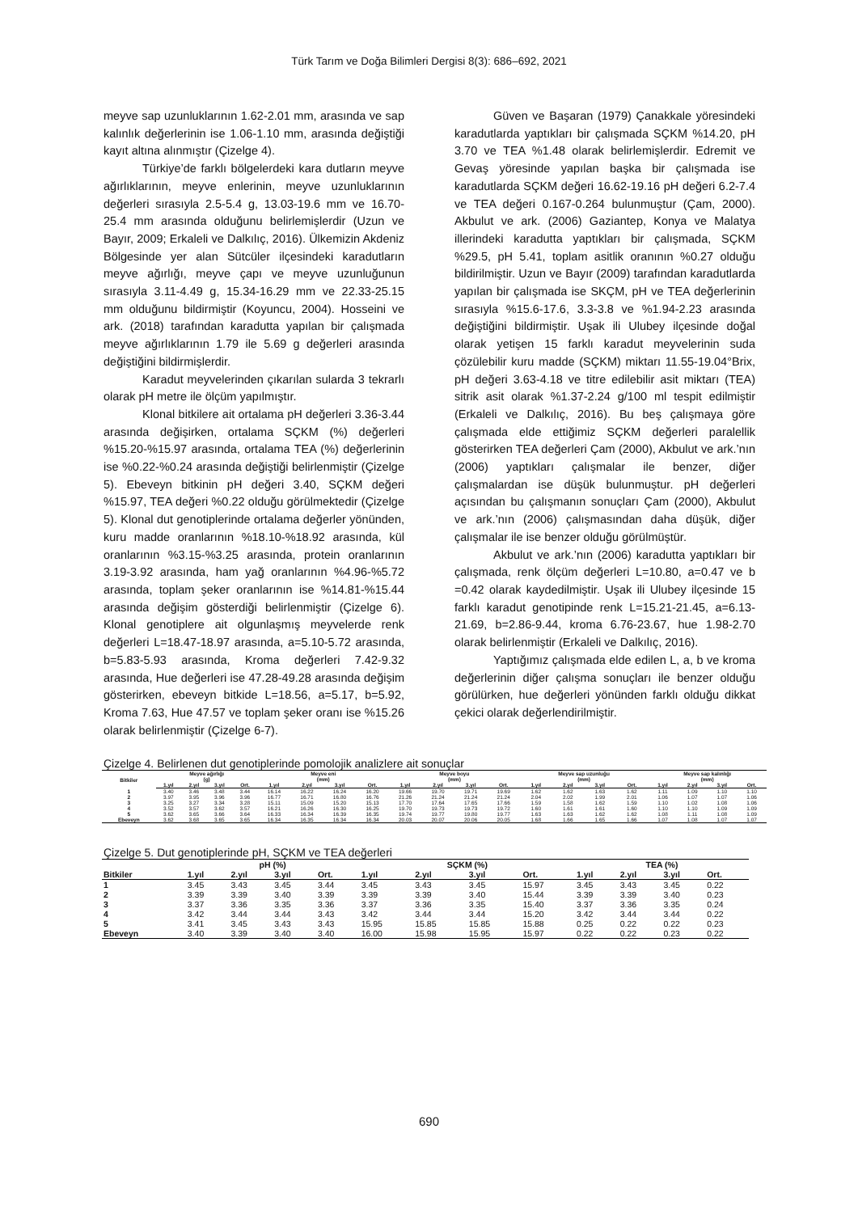Türk Tarım ve Doğa Bilimleri Dergisi 8(3): 686–692, 2021
meyve sap uzunluklarının 1.62-2.01 mm, arasında ve sap kalınlık değerlerinin ise 1.06-1.10 mm, arasında değiştiği kayıt altına alınmıştır (Çizelge 4).
Türkiye’de farklı bölgelerdeki kara dutların meyve ağırlıklarının, meyve enlerinin, meyve uzunluklarının değerleri sırasıyla 2.5-5.4 g, 13.03-19.6 mm ve 16.70-25.4 mm arasında olduğunu belirlemişlerdir (Uzun ve Bayır, 2009; Erkaleli ve Dalkılıç, 2016). Ülkemizin Akdeniz Bölgesinde yer alan Sütcüler ilçesindeki karadutların meyve ağırlığı, meyve çapı ve meyve uzunluğunun sırasıyla 3.11-4.49 g, 15.34-16.29 mm ve 22.33-25.15 mm olduğunu bildirmiştir (Koyuncu, 2004). Hosseini ve ark. (2018) tarafından karadutta yapılan bir çalışmada meyve ağırlıklarının 1.79 ile 5.69 g değerleri arasında değiştiğini bildirmişlerdir.
Karadut meyvelerinden çıkarılan sularda 3 tekrarlı olarak pH metre ile ölçüm yapılmıştır.
Klonal bitkilere ait ortalama pH değerleri 3.36-3.44 arasında değişirken, ortalama SÇKM (%) değerleri %15.20-%15.97 arasında, ortalama TEA (%) değerlerinin ise %0.22-%0.24 arasında değiştiği belirlenmiştir (Çizelge 5). Ebeveyn bitkinin pH değeri 3.40, SÇKM değeri %15.97, TEA değeri %0.22 olduğu görülmektedir (Çizelge 5). Klonal dut genotiplerinde ortalama değerler yönünden, kuru madde oranlarının %18.10-%18.92 arasında, kül oranlarının %3.15-%3.25 arasında, protein oranlarının 3.19-3.92 arasında, ham yağ oranlarının %4.96-%5.72 arasında, toplam şeker oranlarının ise %14.81-%15.44 arasında değişim gösterdiği belirlenmiştir (Çizelge 6). Klonal genotiplere ait olgunlaşmış meyvelerde renk değerleri L=18.47-18.97 arasında, a=5.10-5.72 arasında, b=5.83-5.93 arasında, Kroma değerleri 7.42-9.32 arasında, Hue değerleri ise 47.28-49.28 arasında değişim gösterirken, ebeveyn bitkide L=18.56, a=5.17, b=5.92, Kroma 7.63, Hue 47.57 ve toplam şeker oranı ise %15.26 olarak belirlenmiştir (Çizelge 6-7).
Güven ve Başaran (1979) Çanakkale yöresindeki karadutlarda yaptıkları bir çalışmada SÇKM %14.20, pH 3.70 ve TEA %1.48 olarak belirlemişlerdir. Edremit ve Gevaş yöresinde yapılan başka bir çalışmada ise karadutlarda SÇKM değeri 16.62-19.16 pH değeri 6.2-7.4 ve TEA değeri 0.167-0.264 bulunmuştur (Çam, 2000). Akbulut ve ark. (2006) Gaziantep, Konya ve Malatya illerindeki karadutta yaptıkları bir çalışmada, SÇKM %29.5, pH 5.41, toplam asitlik oranının %0.27 olduğu bildirilmiştir. Uzun ve Bayır (2009) tarafından karadutlarda yapılan bir çalışmada ise SKÇM, pH ve TEA değerlerinin sırasıyla %15.6-17.6, 3.3-3.8 ve %1.94-2.23 arasında değiştiğini bildirmiştir. Uşak ili Ulubey ilçesinde doğal olarak yetişen 15 farklı karadut meyvelerinin suda çözülebilir kuru madde (SÇKM) miktarı 11.55-19.04°Brix, pH değeri 3.63-4.18 ve titre edilebilir asit miktarı (TEA) sitrik asit olarak %1.37-2.24 g/100 ml tespit edilmiştir (Erkaleli ve Dalkılıç, 2016). Bu beş çalışmaya göre çalışmada elde ettiğimiz SÇKM değerleri paralellik gösterirken TEA değerleri Çam (2000), Akbulut ve ark.’nın (2006) yaptıkları çalışmalar ile benzer, diğer çalışmalardan ise düşük bulunmuştur. pH değerleri açısından bu çalışmanın sonuçları Çam (2000), Akbulut ve ark.’nın (2006) çalışmasından daha düşük, diğer çalışmalar ile ise benzer olduğu görülmüştür.
Akbulut ve ark.’nın (2006) karadutta yaptıkları bir çalışmada, renk ölçüm değerleri L=10.80, a=0.47 ve b =0.42 olarak kaydedilmiştir. Uşak ili Ulubey ilçesinde 15 farklı karadut genotipinde renk L=15.21-21.45, a=6.13-21.69, b=2.86-9.44, kroma 6.76-23.67, hue 1.98-2.70 olarak belirlenmiştir (Erkaleli ve Dalkılıç, 2016).
Yaptığımız çalışmada elde edilen L, a, b ve kroma değerlerinin diğer çalışma sonuçları ile benzer olduğu görülürken, hue değerleri yönünden farklı olduğu dikkat çekici olarak değerlendirilmiştir.
Çizelge 4. Belirlenen dut genotiplerinde pomolojik analizlere ait sonuçlar
| Bitkiler | Meyve ağırlığı (g) | | | | Meyve eni (mm) | | | | Meyve boyu (mm) | | | | Meyve sap uzunluğu (mm) | | | | Meyve sap kalınlığı (mm) | | | |
| --- | --- | --- | --- | --- | --- | --- | --- | --- | --- | --- | --- | --- | --- | --- | --- | --- | --- | --- | --- | --- |
| | 1.yıl | 2.yıl | 3.yıl | Ort. | 1.yıl | 2.yıl | 3.yıl | Ort. | 1.yıl | 2.yıl | 3.yıl | Ort. | 1.yıl | 2.yıl | 3.yıl | Ort. | 1.yıl | 2.yıl | 3.yıl | Ort. |
| 1 | 3.40 | 3.46 | 3.48 | 3.44 | 16.14 | 16.22 | 16.24 | 16.20 | 19.66 | 19.70 | 19.71 | 19.69 | 1.62 | 1.62 | 1.63 | 1.62 | 1.11 | 1.09 | 1.10 | 1.10 |
| 2 | 3.97 | 3.95 | 3.96 | 3.96 | 16.77 | 16.71 | 16.80 | 16.76 | 21.26 | 21.24 | 21.24 | 21.24 | 2.04 | 2.02 | 1.99 | 2.01 | 1.06 | 1.07 | 1.07 | 1.06 |
| 3 | 3.25 | 3.27 | 3.34 | 3.28 | 15.11 | 15.09 | 15.20 | 15.13 | 17.70 | 17.64 | 17.65 | 17.66 | 1.59 | 1.58 | 1.62 | 1.59 | 1.10 | 1.02 | 1.08 | 1.06 |
| 4 | 3.52 | 3.57 | 3.62 | 3.57 | 16.21 | 16.26 | 16.30 | 16.25 | 19.70 | 19.73 | 19.73 | 19.72 | 1.60 | 1.61 | 1.61 | 1.60 | 1.10 | 1.10 | 1.09 | 1.09 |
| 5 | 3.62 | 3.65 | 3.66 | 3.64 | 16.33 | 16.34 | 16.39 | 16.35 | 19.74 | 19.77 | 19.80 | 19.77 | 1.63 | 1.63 | 1.62 | 1.62 | 1.08 | 1.11 | 1.08 | 1.09 |
| Ebeveyn | 3.62 | 3.68 | 3.65 | 3.65 | 16.34 | 16.35 | 16.34 | 16.34 | 20.03 | 20.07 | 20.06 | 20.05 | 1.68 | 1.66 | 1.65 | 1.66 | 1.07 | 1.08 | 1.07 | 1.07 |
Çizelge 5. Dut genotiplerinde pH, SÇKM ve TEA değerleri
| | pH (%) | | | | SÇKM (%) | | | | TEA (%) | | | |
| --- | --- | --- | --- | --- | --- | --- | --- | --- | --- | --- | --- | --- |
| Bitkiler | 1.yıl | 2.yıl | 3.yıl | Ort. | 1.yıl | 2.yıl | 3.yıl | Ort. | 1.yıl | 2.yıl | 3.yıl | Ort. |
| 1 | 3.45 | 3.43 | 3.45 | 3.44 | 3.45 | 3.43 | 3.45 | 15.97 | 3.45 | 3.43 | 3.45 | 0.22 |
| 2 | 3.39 | 3.39 | 3.40 | 3.39 | 3.39 | 3.39 | 3.40 | 15.44 | 3.39 | 3.39 | 3.40 | 0.23 |
| 3 | 3.37 | 3.36 | 3.35 | 3.36 | 3.37 | 3.36 | 3.35 | 15.40 | 3.37 | 3.36 | 3.35 | 0.24 |
| 4 | 3.42 | 3.44 | 3.44 | 3.43 | 3.42 | 3.44 | 3.44 | 15.20 | 3.42 | 3.44 | 3.44 | 0.22 |
| 5 | 3.41 | 3.45 | 3.43 | 3.43 | 15.95 | 15.85 | 15.85 | 15.88 | 0.25 | 0.22 | 0.22 | 0.23 |
| Ebeveyn | 3.40 | 3.39 | 3.40 | 3.40 | 16.00 | 15.98 | 15.95 | 15.97 | 0.22 | 0.22 | 0.23 | 0.22 |
690